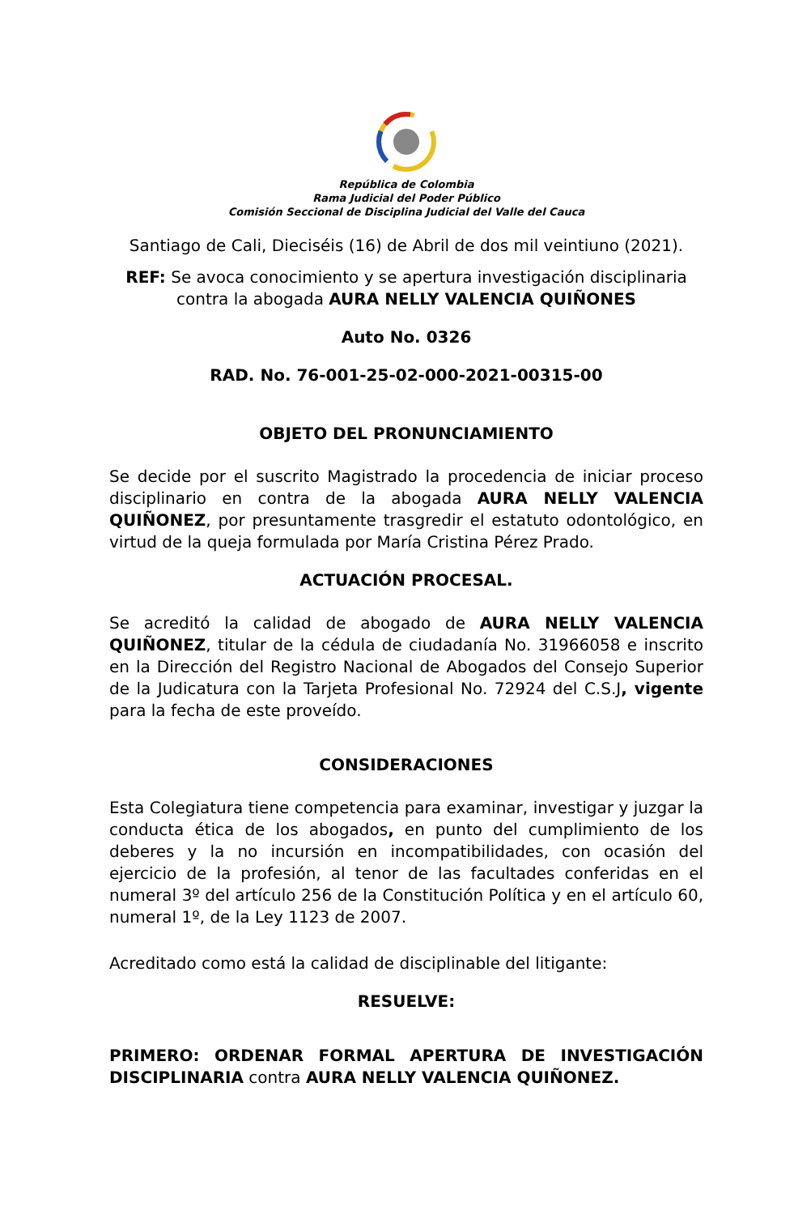República de Colombia
Rama Judicial del Poder Público
Comisión Seccional de Disciplina Judicial del Valle del Cauca
Santiago de Cali, Dieciséis (16) de Abril de dos mil veintiuno (2021).
REF: Se avoca conocimiento y se apertura investigación disciplinaria contra la abogada AURA NELLY VALENCIA QUIÑONES
Auto No. 0326
RAD. No. 76-001-25-02-000-2021-00315-00
OBJETO DEL PRONUNCIAMIENTO
Se decide por el suscrito Magistrado la procedencia de iniciar proceso disciplinario en contra de la abogada AURA NELLY VALENCIA QUIÑONEZ, por presuntamente trasgredir el estatuto odontológico, en virtud de la queja formulada por María Cristina Pérez Prado.
ACTUACIÓN PROCESAL.
Se acreditó la calidad de abogado de AURA NELLY VALENCIA QUIÑONEZ, titular de la cédula de ciudadanía No. 31966058 e inscrito en la Dirección del Registro Nacional de Abogados del Consejo Superior de la Judicatura con la Tarjeta Profesional No. 72924 del C.S.J, vigente para la fecha de este proveído.
CONSIDERACIONES
Esta Colegiatura tiene competencia para examinar, investigar y juzgar la conducta ética de los abogados, en punto del cumplimiento de los deberes y la no incursión en incompatibilidades, con ocasión del ejercicio de la profesión, al tenor de las facultades conferidas en el numeral 3º del artículo 256 de la Constitución Política y en el artículo 60, numeral 1º, de la Ley 1123 de 2007.
Acreditado como está la calidad de disciplinable del litigante:
RESUELVE:
PRIMERO: ORDENAR FORMAL APERTURA DE INVESTIGACIÓN DISCIPLINARIA contra AURA NELLY VALENCIA QUIÑONEZ.